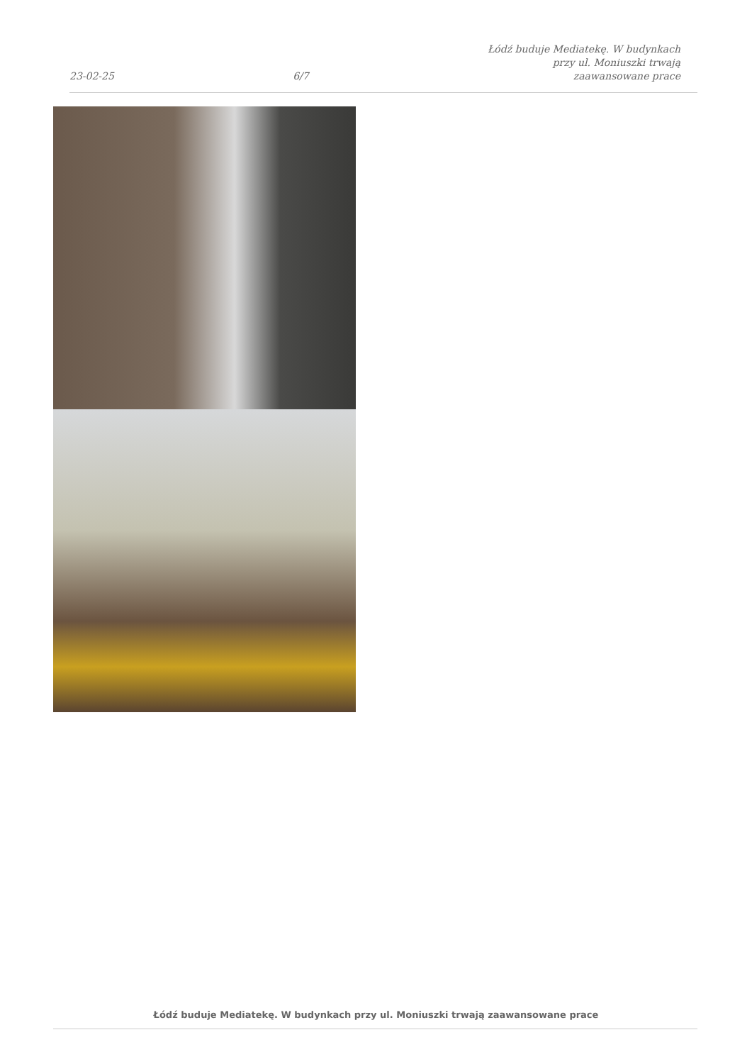23-02-25
6/7
Łódź buduje Mediatekę. W budynkach
przy ul. Moniuszki trwają
zaawansowane prace
Łódź buduje Mediatekę. W budynkach przy ul. Moniuszki trwają zaawansowane prace